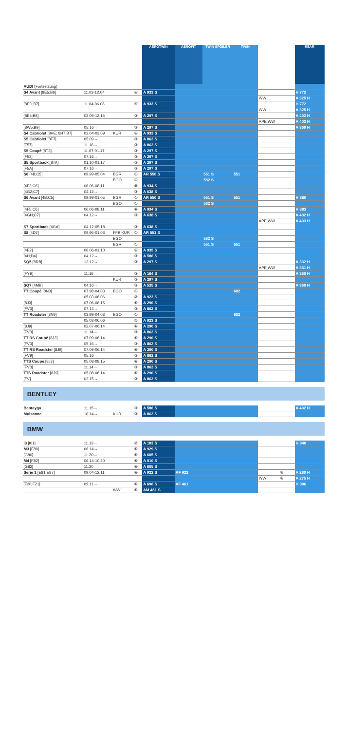| | | | | AEROTWIN | AEROFIT | TWIN SPOILER | TWIN | | | REAR |
| --- | --- | --- | --- | --- | --- | --- | --- | --- | --- | --- |
| AUDI (Fortsetzung) | | | | | | | | | | |
| S4 Avant [8E5;B6] | 11.03-12.04 | | ④ | A 933 S | | | | | | H 772 |
| | | | | | | | | WW | | A 325 H |
| [8ED;B7] | 11.04-06.08 | | ④ | A 933 S | | | | | | H 772 |
| | | | | | | | | WW | | A 325 H |
| [8K5;B8] | 03.09-12.15 | | ③ | A 297 S | | | | | | A 402 H |
| | | | | | | | | APE,WW | | A 403 H |
| [8W5;B9] | 05.16→ | | ③ | A 297 S | | | | | | A 360 H |
| S4 Cabriolet [8HE; 8H7,B7] | 02.04-03.09 | KUR | ④ | A 933 S | | | | | | |
| S5 Cabriolet [8F7] | 05.09→ | | ③ | A 862 S | | | | | | |
| [F57] | 11.16→ | | ③ | A 862 S | | | | | | |
| S5 Coupé [8T3] | 11.07-01.17 | | ③ | A 297 S | | | | | | |
| [F53] | 07.16→ | | ③ | A 297 S | | | | | | |
| S5 Sportback [8TA] | 01.10-01.17 | | ③ | A 297 S | | | | | | |
| [F5A] | 07.16→ | | ③ | A 297 S | | | | | | |
| S6 [4B;C5] | 09.99-05.04 | BGR | ① | AR 550 S | | 551 S | 551 | | | |
| | | BGO | ① | | | 582 S | | | | |
| [4F2;C6] | 06.06-08.11 | | ⑧ | A 934 S | | | | | | |
| [4G2;C7] | 04.12→ | | ③ | A 638 S | | | | | | |
| S6 Avant [4B;C5] | 09.99-01.05 | BGR | ① | AR 550 S | | 551 S | 551 | | | H 380 |
| | | BGO | ① | | | 582 S | | | | |
| [4F5;C6] | 06.06-08.11 | | ⑧ | A 934 S | | | | | | H 383 |
| [4GH;C7] | 04.12→ | | ③ | A 638 S | | | | | | A 402 H |
| | | | | | | | | APE,WW | | A 403 H |
| S7 Sportback [4GA] | 04.12-05.18 | | ③ | A 638 S | | | | | | |
| S8 [4D2] | 09.96-01.03 | FFB,KUR | ① | AR 551 S | | | | | | |
| | | BGO | | | | 582 S | | | | |
| | | BGR | ① | | | 551 S | 551 | | | |
| [4E2] | 06.06-01.10 | | ④ | A 935 S | | | | | | |
| [4H;D4] | 04.12→ | | ③ | A 586 S | | | | | | |
| SQ5 [8RB] | 12.12→ | | ③ | A 297 S | | | | | | A 332 H |
| | | | | | | | | APE,WW | | A 331 H |
| [FYB] | 11.16→ | | ③ | A 164 S | | | | | | A 360 H |
| | | KUR | ③ | A 297 S | | | | | | |
| SQ7 [4MB] | 04.16→ | | ③ | A 535 S | | | | | | A 360 H |
| TT Coupé [8N3] | 07.98-04.03 | BGO | ① | | | | 682 | | | |
| | 05.03-06.06 | | ② | A 923 S | | | | | | |
| [8J3] | 07.06-08.15 | | ⑥ | A 290 S | | | | | | |
| [FV3] | 07.14→ | | ③ | A 862 S | | | | | | |
| TT Roadster [8N9] | 03.99-04.03 | BGO | ① | | | | 682 | | | |
| | 05.03-06.06 | | ② | A 923 S | | | | | | |
| [8J9] | 02.07-06.14 | | ⑥ | A 290 S | | | | | | |
| [FV3] | 11.14→ | | ③ | A 862 S | | | | | | |
| TT RS Coupé [8J3] | 07.09-06.14 | | ⑥ | A 290 S | | | | | | |
| [FV3] | 05.16→ | | ③ | A 862 S | | | | | | |
| TT RS Roadster [8J9] | 07.09-06.14 | | ⑥ | A 290 S | | | | | | |
| [FV9] | 05.16→ | | ③ | A 862 S | | | | | | |
| TTS Coupé [8J3] | 05.08-08.15 | | ⑥ | A 290 S | | | | | | |
| [FV3] | 11.14→ | | ③ | A 862 S | | | | | | |
| TTS Roadster [8J9] | 05.08-06.14 | | ⑥ | A 290 S | | | | | | |
| [FV] | 02.15→ | | ③ | A 862 S | | | | | | |
| BENTLEY | | | | | | | | | | |
| Bentayga | 11.15→ | | ③ | A 586 S | | | | | | A 402 H |
| Mulsanne | 10.14→ | KUR | ③ | A 862 S | | | | | | |
| BMW | | | | | | | | | | |
| i3 [I01] | 11.13→ | | ② | A 103 S | | | | | | H 840 |
| M3 [F80] | 06.14→ | | ⑥ | A 929 S | | | | | | |
| [G80] | 11.20→ | | ⑥ | A 605 S | | | | | | |
| M4 [F82] | 06.14-10.20 | | ⑥ | A 010 S | | | | | | |
| [G82] | 11.20→ | | ⑥ | A 605 S | | | | | | |
| Serie 1 [E81;E87] | 09.04-12.11 | | ⑥ | A 922 S | AF 922 | | | | ⑥ | A 280 H |
| | | | | | | | | WW | ⑥ | A 275 H |
| [F20;F21] | 09.11→ | | ⑥ | A 696 S | AF 461 | | | | | H 306 |
| | | WW | ⑥ | AM 461 S | | | | | | |